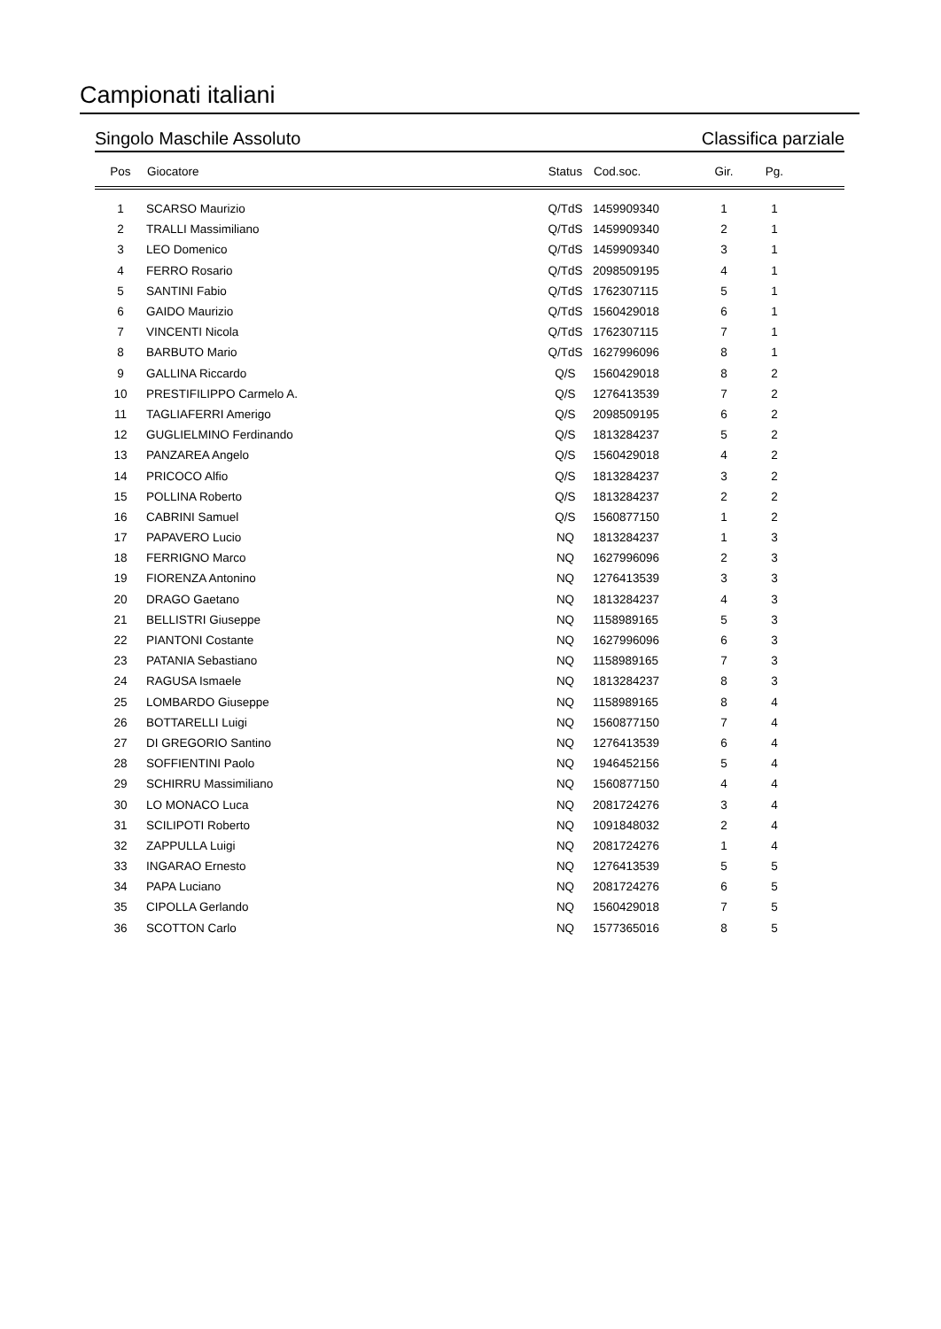Campionati italiani
Singolo Maschile Assoluto Classifica parziale
| Pos | Giocatore | Status | Cod.soc. | Gir. | Pg. | |
| --- | --- | --- | --- | --- | --- | --- |
| 1 | SCARSO Maurizio | Q/TdS | 1459909340 | 1 | 1 | |
| 2 | TRALLI Massimiliano | Q/TdS | 1459909340 | 2 | 1 | |
| 3 | LEO Domenico | Q/TdS | 1459909340 | 3 | 1 | |
| 4 | FERRO Rosario | Q/TdS | 2098509195 | 4 | 1 | |
| 5 | SANTINI Fabio | Q/TdS | 1762307115 | 5 | 1 | |
| 6 | GAIDO Maurizio | Q/TdS | 1560429018 | 6 | 1 | |
| 7 | VINCENTI Nicola | Q/TdS | 1762307115 | 7 | 1 | |
| 8 | BARBUTO Mario | Q/TdS | 1627996096 | 8 | 1 | |
| 9 | GALLINA Riccardo | Q/S | 1560429018 | 8 | 2 | |
| 10 | PRESTIFILIPPO Carmelo A. | Q/S | 1276413539 | 7 | 2 | |
| 11 | TAGLIAFERRI Amerigo | Q/S | 2098509195 | 6 | 2 | |
| 12 | GUGLIELMINO Ferdinando | Q/S | 1813284237 | 5 | 2 | |
| 13 | PANZAREA Angelo | Q/S | 1560429018 | 4 | 2 | |
| 14 | PRICOCO Alfio | Q/S | 1813284237 | 3 | 2 | |
| 15 | POLLINA Roberto | Q/S | 1813284237 | 2 | 2 | |
| 16 | CABRINI Samuel | Q/S | 1560877150 | 1 | 2 | |
| 17 | PAPAVERO Lucio | NQ | 1813284237 | 1 | 3 | |
| 18 | FERRIGNO Marco | NQ | 1627996096 | 2 | 3 | |
| 19 | FIORENZA Antonino | NQ | 1276413539 | 3 | 3 | |
| 20 | DRAGO Gaetano | NQ | 1813284237 | 4 | 3 | |
| 21 | BELLISTRI Giuseppe | NQ | 1158989165 | 5 | 3 | |
| 22 | PIANTONI Costante | NQ | 1627996096 | 6 | 3 | |
| 23 | PATANIA Sebastiano | NQ | 1158989165 | 7 | 3 | |
| 24 | RAGUSA Ismaele | NQ | 1813284237 | 8 | 3 | |
| 25 | LOMBARDO Giuseppe | NQ | 1158989165 | 8 | 4 | |
| 26 | BOTTARELLI Luigi | NQ | 1560877150 | 7 | 4 | |
| 27 | DI GREGORIO Santino | NQ | 1276413539 | 6 | 4 | |
| 28 | SOFFIENTINI Paolo | NQ | 1946452156 | 5 | 4 | |
| 29 | SCHIRRU Massimiliano | NQ | 1560877150 | 4 | 4 | |
| 30 | LO MONACO Luca | NQ | 2081724276 | 3 | 4 | |
| 31 | SCILIPOTI Roberto | NQ | 1091848032 | 2 | 4 | |
| 32 | ZAPPULLA Luigi | NQ | 2081724276 | 1 | 4 | |
| 33 | INGARAO Ernesto | NQ | 1276413539 | 5 | 5 | |
| 34 | PAPA Luciano | NQ | 2081724276 | 6 | 5 | |
| 35 | CIPOLLA Gerlando | NQ | 1560429018 | 7 | 5 | |
| 36 | SCOTTON Carlo | NQ | 1577365016 | 8 | 5 | |